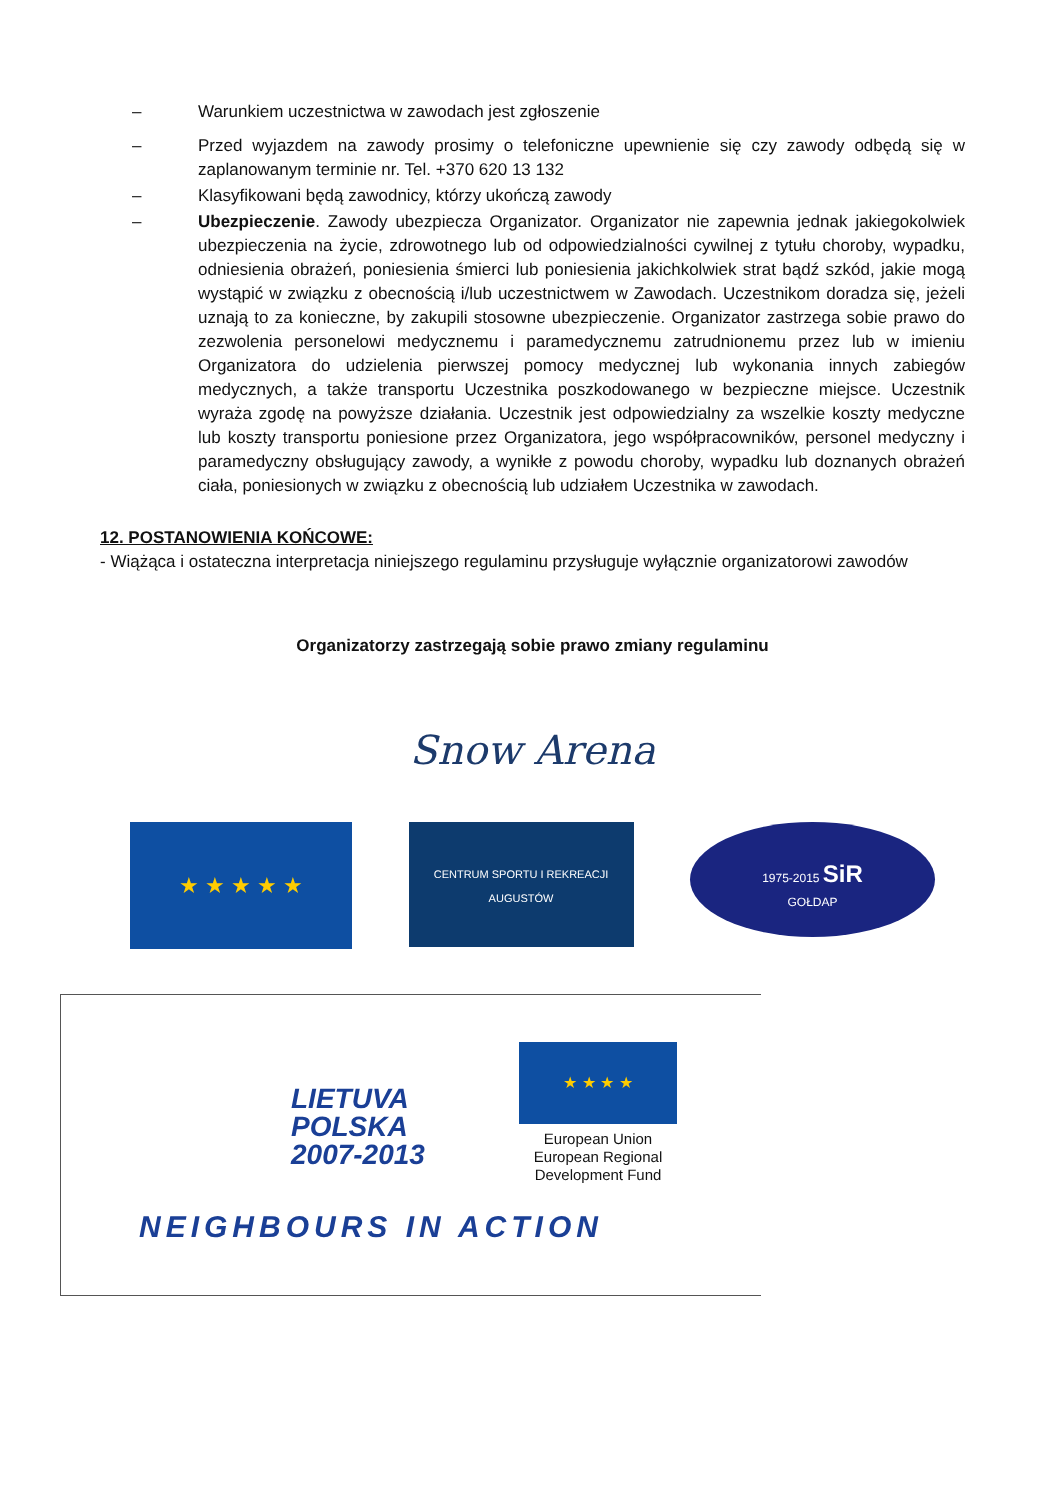– Warunkiem uczestnictwa w zawodach jest zgłoszenie
– Przed wyjazdem na zawody prosimy o telefoniczne upewnienie się czy zawody odbędą się w zaplanowanym terminie nr. Tel. +370 620 13 132
– Klasyfikowani będą zawodnicy, którzy ukończą zawody
– Ubezpieczenie. Zawody ubezpiecza Organizator. Organizator nie zapewnia jednak jakiegokolwiek ubezpieczenia na życie, zdrowotnego lub od odpowiedzialności cywilnej z tytułu choroby, wypadku, odniesienia obrażeń, poniesienia śmierci lub poniesienia jakichkolwiek strat bądź szkód, jakie mogą wystąpić w związku z obecnością i/lub uczestnictwem w Zawodach. Uczestnikom doradza się, jeżeli uznają to za konieczne, by zakupili stosowne ubezpieczenie. Organizator zastrzega sobie prawo do zezwolenia personelowi medycznemu i paramedycznemu zatrudnionemu przez lub w imieniu Organizatora do udzielenia pierwszej pomocy medycznej lub wykonania innych zabiegów medycznych, a także transportu Uczestnika poszkodowanego w bezpieczne miejsce. Uczestnik wyraża zgodę na powyższe działania. Uczestnik jest odpowiedzialny za wszelkie koszty medyczne lub koszty transportu poniesione przez Organizatora, jego współpracowników, personel medyczny i paramedyczny obsługujący zawody, a wynikłe z powodu choroby, wypadku lub doznanych obrażeń ciała, poniesionych w związku z obecnością lub udziałem Uczestnika w zawodach.
12. POSTANOWIENIA KOŃCOWE:
- Wiążąca i ostateczna interpretacja niniejszego regulaminu przysługuje wyłącznie organizatorowi zawodów
Organizatorzy zastrzegają sobie prawo zmiany regulaminu
Snow Arena
★ ★ ★ ★ ★
CENTRUM SPORTU I REKREACJI
AUGUSTÓW
1975-2015 SiR
GOŁDAP
LIETUVA
POLSKA
2007-2013
★ ★ ★ ★
European Union
European Regional
Development Fund
NEIGHBOURS IN ACTION